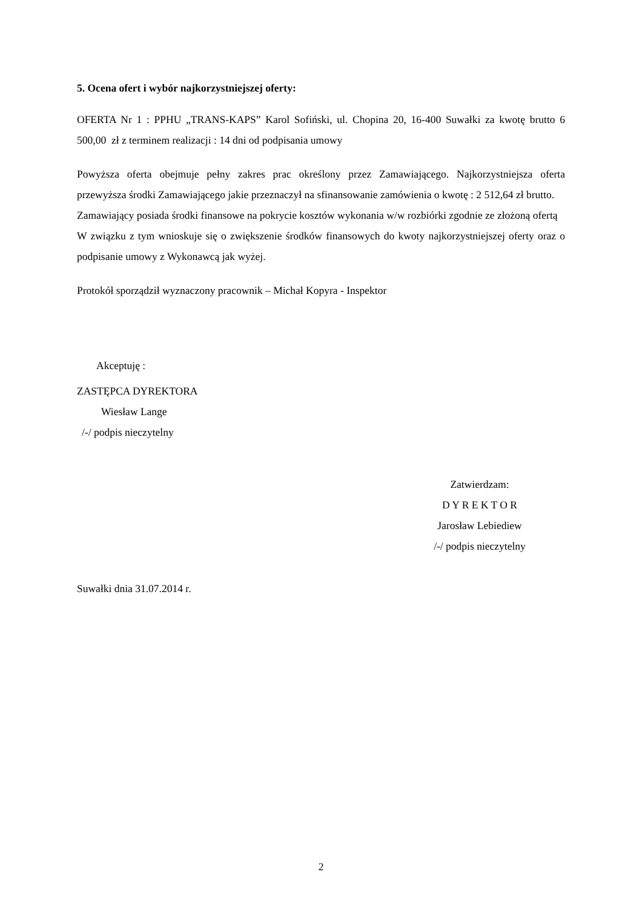5. Ocena ofert i wybór najkorzystniejszej oferty:
OFERTA Nr 1 : PPHU „TRANS-KAPS” Karol Sofiński, ul. Chopina 20, 16-400 Suwałki za kwotę brutto 6 500,00 zł z terminem realizacji : 14 dni od podpisania umowy
Powyższa oferta obejmuje pełny zakres prac określony przez Zamawiającego. Najkorzystniejsza oferta przewyższa środki Zamawiającego jakie przeznaczył na sfinansowanie zamówienia o kwotę : 2 512,64 zł brutto.
Zamawiający posiada środki finansowe na pokrycie kosztów wykonania w/w rozbiórki zgodnie ze złożoną ofertą
W związku z tym wnioskuje się o zwiększenie środków finansowych do kwoty najkorzystniejszej oferty oraz o podpisanie umowy z Wykonawcą jak wyżej.
Protokół sporządził wyznaczony pracownik – Michał Kopyra - Inspektor
Akceptuję :
ZASTĘPCA DYREKTORA
Wiesław Lange
/-/ podpis nieczytelny
Zatwierdzam:
D Y R E K T O R
Jarosław Lebiediew
/-/ podpis nieczytelny
Suwałki dnia 31.07.2014 r.
2